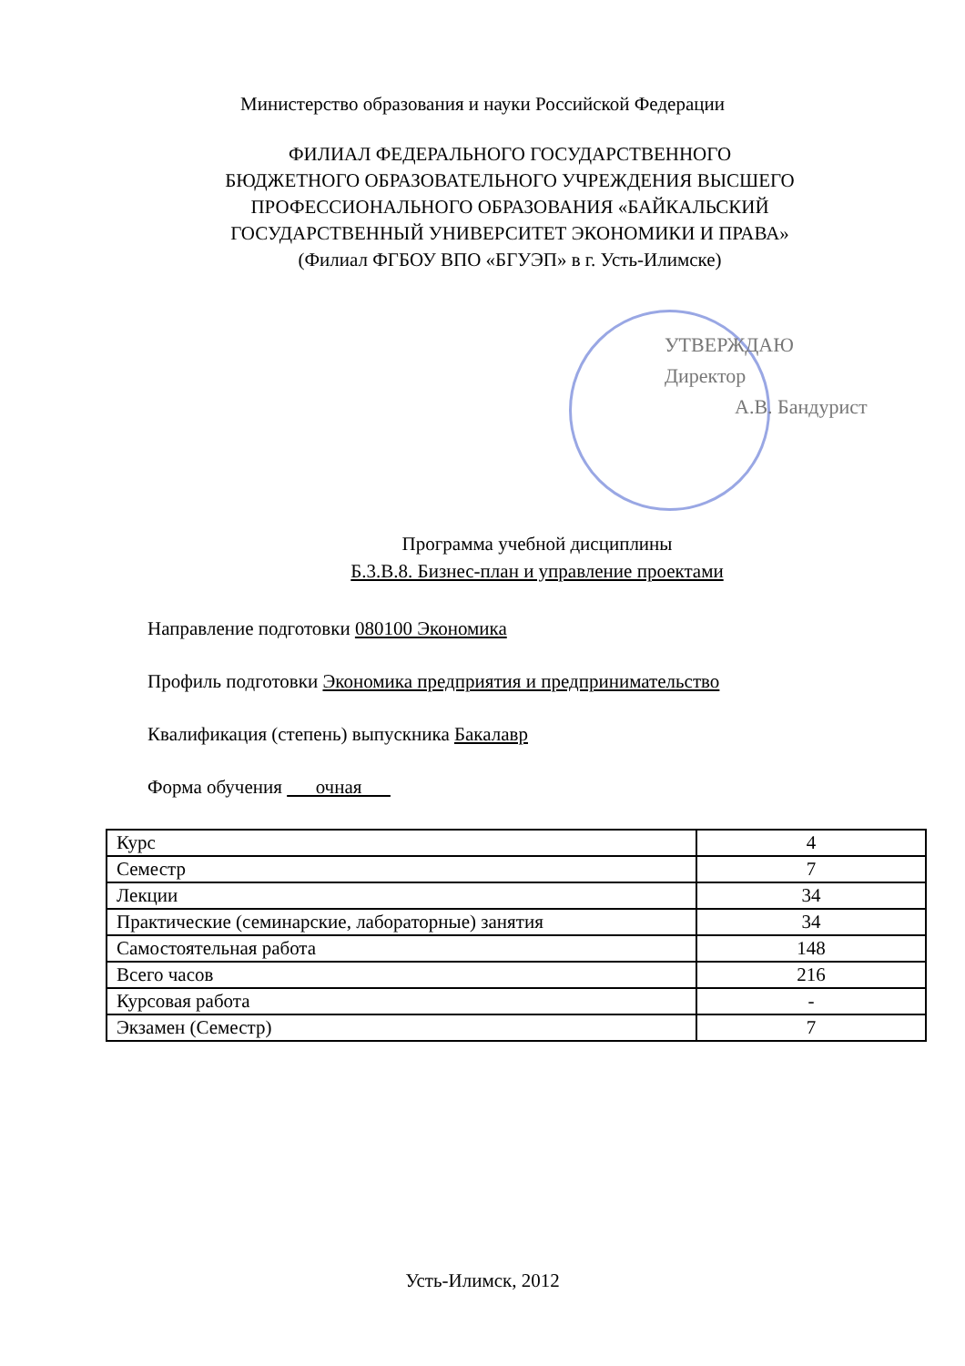Министерство образования и науки Российской Федерации
ФИЛИАЛ ФЕДЕРАЛЬНОГО ГОСУДАРСТВЕННОГО
БЮДЖЕТНОГО ОБРАЗОВАТЕЛЬНОГО УЧРЕЖДЕНИЯ ВЫСШЕГО
ПРОФЕССИОНАЛЬНОГО ОБРАЗОВАНИЯ «БАЙКАЛЬСКИЙ
ГОСУДАРСТВЕННЫЙ УНИВЕРСИТЕТ ЭКОНОМИКИ И ПРАВА»
(Филиал ФГБОУ ВПО «БГУЭП» в г. Усть-Илимске)
УТВЕРЖДАЮ
Директор
А.В. Бандурист
Программа учебной дисциплины
Б.3.В.8. Бизнес-план и управление проектами
Направление подготовки 080100 Экономика
Профиль подготовки Экономика предприятия и предпринимательство
Квалификация (степень) выпускника Бакалавр
Форма обучения очная
| Курс | 4 |
| Семестр | 7 |
| Лекции | 34 |
| Практические (семинарские, лабораторные) занятия | 34 |
| Самостоятельная работа | 148 |
| Всего часов | 216 |
| Курсовая работа | - |
| Экзамен (Семестр) | 7 |
Усть-Илимск, 2012